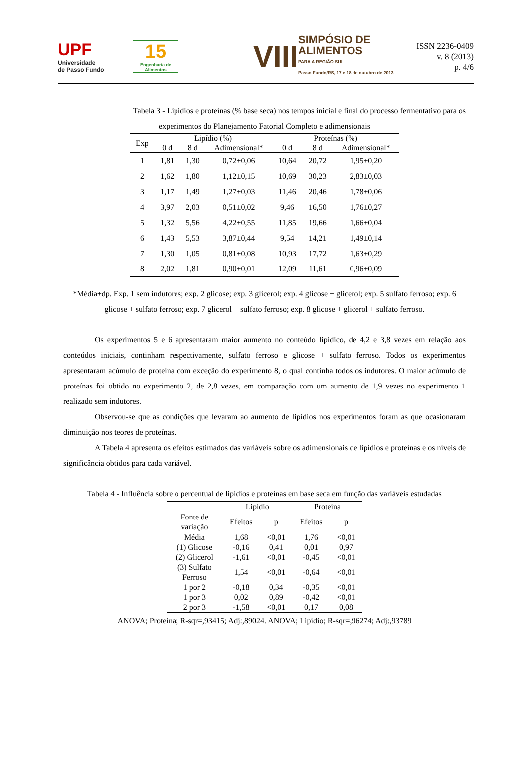UPF
Universidade
de Passo Fundo
15
Engenharia de Alimentos
VIII
SIMPÓSIO DE
ALIMENTOS
PARA A REGIÃO SUL
Passo Fundo/RS, 17 e 18 de outubro de 2013
ISSN 2236-0409
v. 8 (2013)
p. 4/6
Tabela 3 - Lipídios e proteínas (% base seca) nos tempos inicial e final do processo fermentativo para os
experimentos do Planejamento Fatorial Completo e adimensionais
| Exp | Lipídio (%) | | | Proteínas (%) | | |
| --- | --- | --- | --- | --- | --- | --- |
| | 0 d | 8 d | Adimensional* | 0 d | 8 d | Adimensional* |
| 1 | 1,81 | 1,30 | 0,72±0,06 | 10,64 | 20,72 | 1,95±0,20 |
| 2 | 1,62 | 1,80 | 1,12±0,15 | 10,69 | 30,23 | 2,83±0,03 |
| 3 | 1,17 | 1,49 | 1,27±0,03 | 11,46 | 20,46 | 1,78±0,06 |
| 4 | 3,97 | 2,03 | 0,51±0,02 | 9,46 | 16,50 | 1,76±0,27 |
| 5 | 1,32 | 5,56 | 4,22±0,55 | 11,85 | 19,66 | 1,66±0,04 |
| 6 | 1,43 | 5,53 | 3,87±0,44 | 9,54 | 14,21 | 1,49±0,14 |
| 7 | 1,30 | 1,05 | 0,81±0,08 | 10,93 | 17,72 | 1,63±0,29 |
| 8 | 2,02 | 1,81 | 0,90±0,01 | 12,09 | 11,61 | 0,96±0,09 |
*Média±dp. Exp. 1 sem indutores; exp. 2 glicose; exp. 3 glicerol; exp. 4 glicose + glicerol; exp. 5 sulfato ferroso; exp. 6 glicose + sulfato ferroso; exp. 7 glicerol + sulfato ferroso; exp. 8 glicose + glicerol + sulfato ferroso.
Os experimentos 5 e 6 apresentaram maior aumento no conteúdo lipídico, de 4,2 e 3,8 vezes em relação aos conteúdos iniciais, continham respectivamente, sulfato ferroso e glicose + sulfato ferroso. Todos os experimentos apresentaram acúmulo de proteína com exceção do experimento 8, o qual continha todos os indutores. O maior acúmulo de proteínas foi obtido no experimento 2, de 2,8 vezes, em comparação com um aumento de 1,9 vezes no experimento 1 realizado sem indutores.
Observou-se que as condições que levaram ao aumento de lipídios nos experimentos foram as que ocasionaram diminuição nos teores de proteínas.
A Tabela 4 apresenta os efeitos estimados das variáveis sobre os adimensionais de lipídios e proteínas e os níveis de significância obtidos para cada variável.
Tabela 4 - Influência sobre o percentual de lipídios e proteínas em base seca em função das variáveis estudadas
| | Lipídio | | Proteína | |
| --- | --- | --- | --- | --- |
| Fonte de variação | Efeitos | p | Efeitos | p |
| Média | 1,68 | <0,01 | 1,76 | <0,01 |
| (1) Glicose | -0,16 | 0,41 | 0,01 | 0,97 |
| (2) Glicerol | -1,61 | <0,01 | -0,45 | <0,01 |
| (3) Sulfato Ferroso | 1,54 | <0,01 | -0,64 | <0,01 |
| 1 por 2 | -0,18 | 0,34 | -0,35 | <0,01 |
| 1 por 3 | 0,02 | 0,89 | -0,42 | <0,01 |
| 2 por 3 | -1,58 | <0,01 | 0,17 | 0,08 |
ANOVA; Proteína; R-sqr=,93415; Adj:,89024. ANOVA; Lipídio; R-sqr=,96274; Adj:,93789